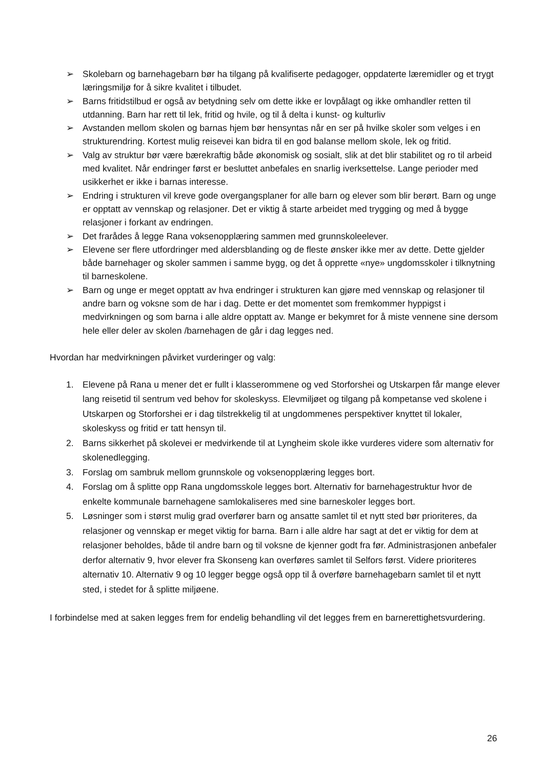➢ Skolebarn og barnehagebarn bør ha tilgang på kvalifiserte pedagoger, oppdaterte læremidler og et trygt læringsmiljø for å sikre kvalitet i tilbudet.
➢ Barns fritidstilbud er også av betydning selv om dette ikke er lovpålagt og ikke omhandler retten til utdanning. Barn har rett til lek, fritid og hvile, og til å delta i kunst- og kulturliv
➢ Avstanden mellom skolen og barnas hjem bør hensyntas når en ser på hvilke skoler som velges i en strukturendring. Kortest mulig reisevei kan bidra til en god balanse mellom skole, lek og fritid.
➢ Valg av struktur bør være bærekraftig både økonomisk og sosialt, slik at det blir stabilitet og ro til arbeid med kvalitet. Når endringer først er besluttet anbefales en snarlig iverksettelse. Lange perioder med usikkerhet er ikke i barnas interesse.
➢ Endring i strukturen vil kreve gode overgangsplaner for alle barn og elever som blir berørt. Barn og unge er opptatt av vennskap og relasjoner. Det er viktig å starte arbeidet med trygging og med å bygge relasjoner i forkant av endringen.
➢ Det frarådes å legge Rana voksenopplæring sammen med grunnskoleelever.
➢ Elevene ser flere utfordringer med aldersblanding og de fleste ønsker ikke mer av dette. Dette gjelder både barnehager og skoler sammen i samme bygg, og det å opprette «nye» ungdomsskoler i tilknytning til barneskolene.
➢ Barn og unge er meget opptatt av hva endringer i strukturen kan gjøre med vennskap og relasjoner til andre barn og voksne som de har i dag. Dette er det momentet som fremkommer hyppigst i medvirkningen og som barna i alle aldre opptatt av. Mange er bekymret for å miste vennene sine dersom hele eller deler av skolen /barnehagen de går i dag legges ned.
Hvordan har medvirkningen påvirket vurderinger og valg:
1. Elevene på Rana u mener det er fullt i klasserommene og ved Storforshei og Utskarpen får mange elever lang reisetid til sentrum ved behov for skoleskyss. Elevmiljøet og tilgang på kompetanse ved skolene i Utskarpen og Storforshei er i dag tilstrekkelig til at ungdommenes perspektiver knyttet til lokaler, skoleskyss og fritid er tatt hensyn til.
2. Barns sikkerhet på skolevei er medvirkende til at Lyngheim skole ikke vurderes videre som alternativ for skolenedlegging.
3. Forslag om sambruk mellom grunnskole og voksenopplæring legges bort.
4. Forslag om å splitte opp Rana ungdomsskole legges bort. Alternativ for barnehagestruktur hvor de enkelte kommunale barnehagene samlokaliseres med sine barneskoler legges bort.
5. Løsninger som i størst mulig grad overfører barn og ansatte samlet til et nytt sted bør prioriteres, da relasjoner og vennskap er meget viktig for barna. Barn i alle aldre har sagt at det er viktig for dem at relasjoner beholdes, både til andre barn og til voksne de kjenner godt fra før. Administrasjonen anbefaler derfor alternativ 9, hvor elever fra Skonseng kan overføres samlet til Selfors først. Videre prioriteres alternativ 10. Alternativ 9 og 10 legger begge også opp til å overføre barnehagebarn samlet til et nytt sted, i stedet for å splitte miljøene.
I forbindelse med at saken legges frem for endelig behandling vil det legges frem en barnerettighetsvurdering.
26